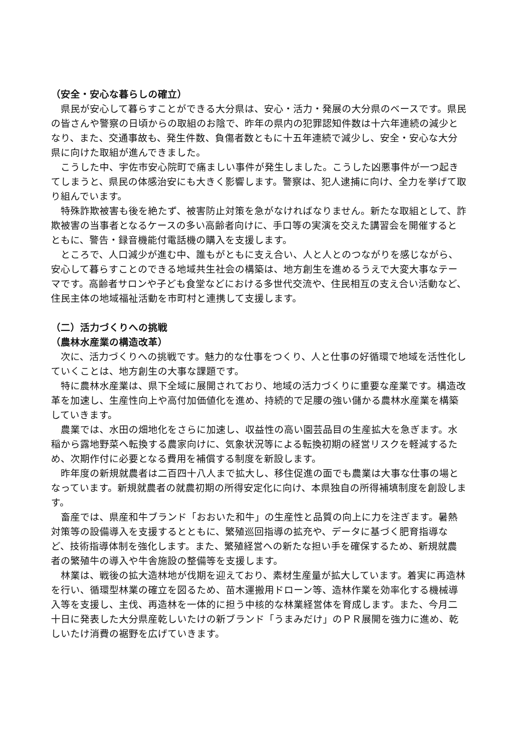（安全・安心な暮らしの確立）
県民が安心して暮らすことができる大分県は、安心・活力・発展の大分県のベースです。県民の皆さんや警察の日頃からの取組のお陰で、昨年の県内の犯罪認知件数は十六年連続の減少となり、また、交通事故も、発生件数、負傷者数ともに十五年連続で減少し、安全・安心な大分県に向けた取組が進んできました。
こうした中、宇佐市安心院町で痛ましい事件が発生しました。こうした凶悪事件が一つ起きてしまうと、県民の体感治安にも大きく影響します。警察は、犯人逮捕に向け、全力を挙げて取り組んでいます。
特殊詐欺被害も後を絶たず、被害防止対策を急がなければなりません。新たな取組として、詐欺被害の当事者となるケースの多い高齢者向けに、手口等の実演を交えた講習会を開催するとともに、警告・録音機能付電話機の購入を支援します。
ところで、人口減少が進む中、誰もがともに支え合い、人と人とのつながりを感じながら、安心して暮らすことのできる地域共生社会の構築は、地方創生を進めるうえで大変大事なテーマです。高齢者サロンや子ども食堂などにおける多世代交流や、住民相互の支え合い活動など、住民主体の地域福祉活動を市町村と連携して支援します。
（二）活力づくりへの挑戦
（農林水産業の構造改革）
次に、活力づくりへの挑戦です。魅力的な仕事をつくり、人と仕事の好循環で地域を活性化していくことは、地方創生の大事な課題です。
特に農林水産業は、県下全域に展開されており、地域の活力づくりに重要な産業です。構造改革を加速し、生産性向上や高付加価値化を進め、持続的で足腰の強い儲かる農林水産業を構築していきます。
農業では、水田の畑地化をさらに加速し、収益性の高い園芸品目の生産拡大を急ぎます。水稲から露地野菜へ転換する農家向けに、気象状況等による転換初期の経営リスクを軽減するため、次期作付に必要となる費用を補償する制度を新設します。
昨年度の新規就農者は二百四十八人まで拡大し、移住促進の面でも農業は大事な仕事の場となっています。新規就農者の就農初期の所得安定化に向け、本県独自の所得補填制度を創設します。
畜産では、県産和牛ブランド「おおいた和牛」の生産性と品質の向上に力を注ぎます。暑熱対策等の設備導入を支援するとともに、繁殖巡回指導の拡充や、データに基づく肥育指導など、技術指導体制を強化します。また、繁殖経営への新たな担い手を確保するため、新規就農者の繁殖牛の導入や牛舎施設の整備等を支援します。
林業は、戦後の拡大造林地が伐期を迎えており、素材生産量が拡大しています。着実に再造林を行い、循環型林業の確立を図るため、苗木運搬用ドローン等、造林作業を効率化する機械導入等を支援し、主伐、再造林を一体的に担う中核的な林業経営体を育成します。また、今月二十日に発表した大分県産乾しいたけの新ブランド「うまみだけ」のＰＲ展開を強力に進め、乾しいたけ消費の裾野を広げていきます。